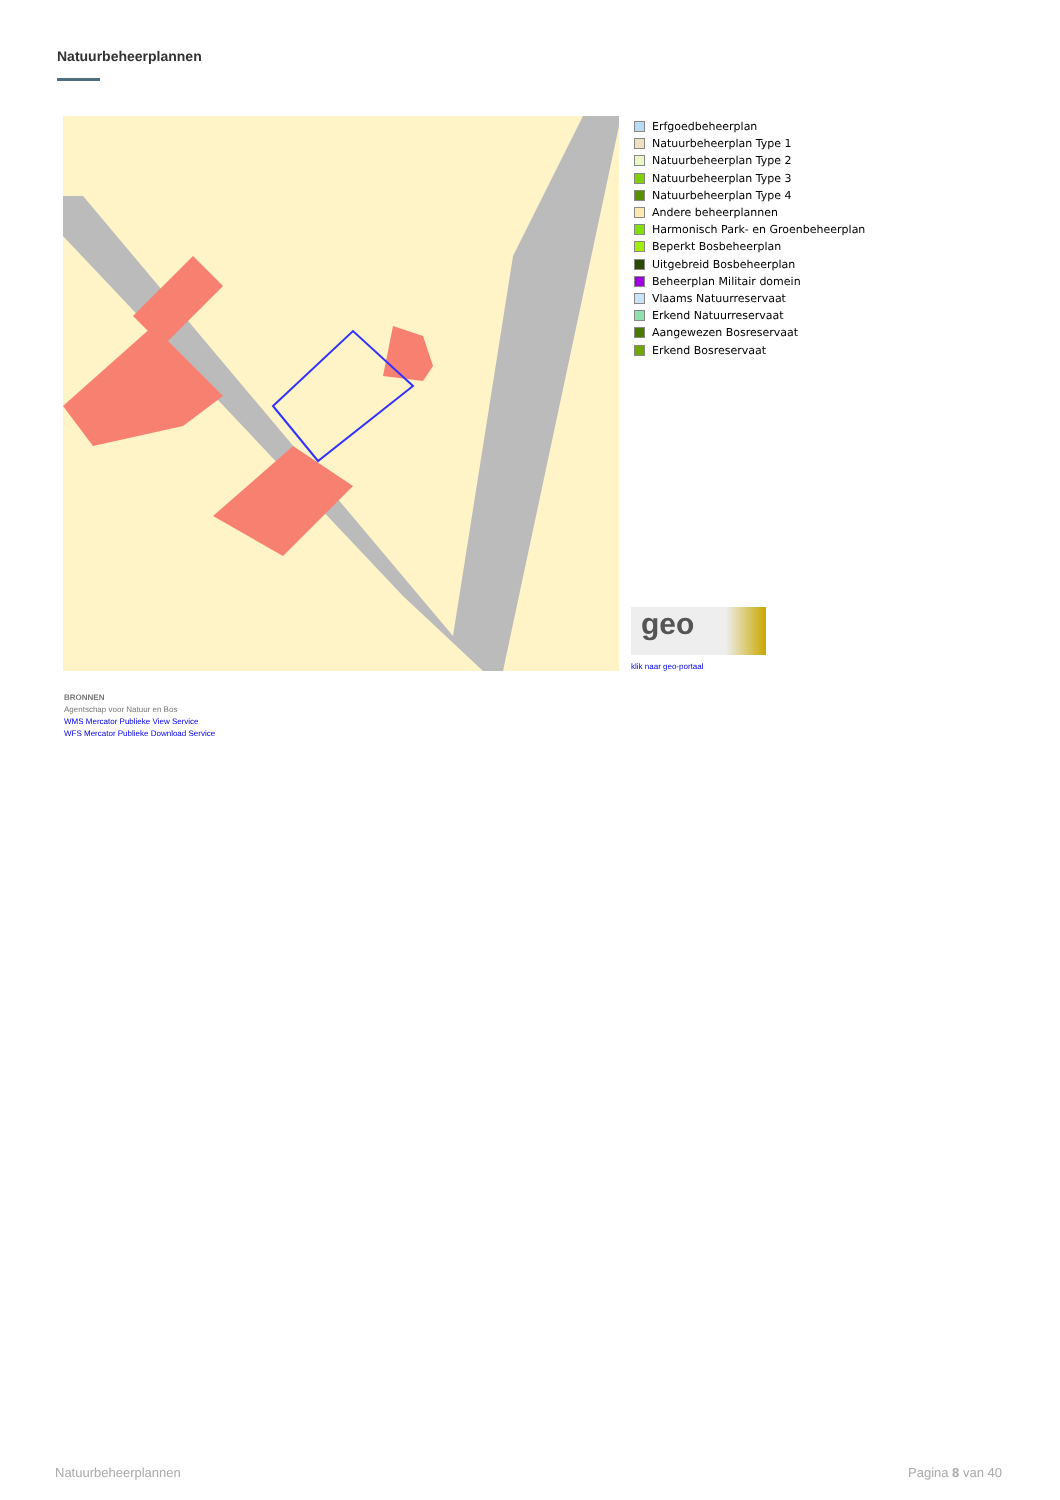Natuurbeheerplannen
Erfgoedbeheerplan
Natuurbeheerplan Type 1
Natuurbeheerplan Type 2
Natuurbeheerplan Type 3
Natuurbeheerplan Type 4
Andere beheerplannen
Harmonisch Park- en Groenbeheerplan
Beperkt Bosbeheerplan
Uitgebreid Bosbeheerplan
Beheerplan Militair domein
Vlaams Natuurreservaat
Erkend Natuurreservaat
Aangewezen Bosreservaat
Erkend Bosreservaat
geo
klik naar geo-portaal
BRONNEN
Agentschap voor Natuur en Bos
WMS Mercator Publieke View Service
WFS Mercator Publieke Download Service
Natuurbeheerplannen Pagina 8 van 40